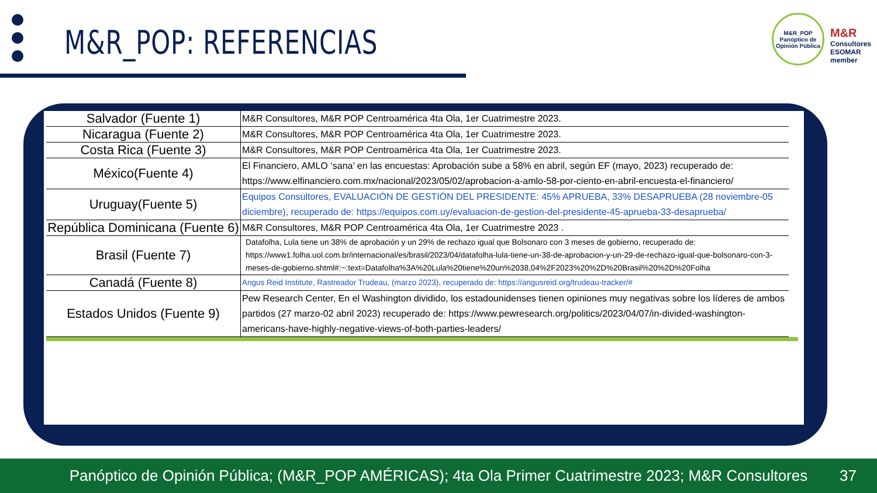M&R_POP: REFERENCIAS
M&R_POP
Panóptico de
Opinión Pública
M&R
Consultores
ESOMAR member
| Salvador (Fuente 1) | M&R Consultores, M&R POP Centroamérica 4ta Ola, 1er Cuatrimestre 2023. |
| Nicaragua (Fuente 2) | M&R Consultores, M&R POP Centroamérica 4ta Ola, 1er Cuatrimestre 2023. |
| Costa Rica (Fuente 3) | M&R Consultores, M&R POP Centroamérica 4ta Ola, 1er Cuatrimestre 2023. |
| México(Fuente 4) | El Financiero, AMLO ‘sana’ en las encuestas: Aprobación sube a 58% en abril, según EF (mayo, 2023) recuperado de: https://www.elfinanciero.com.mx/nacional/2023/05/02/aprobacion-a-amlo-58-por-ciento-en-abril-encuesta-el-financiero/ |
| Uruguay(Fuente 5) | Equipos Consultores, EVALUACIÓN DE GESTIÓN DEL PRESIDENTE: 45% APRUEBA, 33% DESAPRUEBA (28 noviembre-05 diciembre), recuperado de: https://equipos.com.uy/evaluacion-de-gestion-del-presidente-45-aprueba-33-desaprueba/ |
| República Dominicana (Fuente 6) | M&R Consultores, M&R POP Centroamérica 4ta Ola, 1er Cuatrimestre 2023 . |
| Brasil (Fuente 7) | Datafolha, Lula tiene un 38% de aprobación y un 29% de rechazo igual que Bolsonaro con 3 meses de gobierno, recuperado de: https://www1.folha.uol.com.br/internacional/es/brasil/2023/04/datafolha-lula-tiene-un-38-de-aprobacion-y-un-29-de-rechazo-igual-que-bolsonaro-con-3-meses-de-gobierno.shtml#:~:text=Datafolha%3A%20Lula%20tiene%20un%2038,04%2F2023%20%2D%20Brasil%20%2D%20Folha |
| Canadá (Fuente 8) | Angus Reid Institute, Rastreador Trudeau, (marzo 2023), recuperado de: https://angusreid.org/trudeau-tracker/# |
| Estados Unidos (Fuente 9) | Pew Research Center, En el Washington dividido, los estadounidenses tienen opiniones muy negativas sobre los líderes de ambos partidos (27 marzo-02 abril 2023) recuperado de: https://www.pewresearch.org/politics/2023/04/07/in-divided-washington-americans-have-highly-negative-views-of-both-parties-leaders/ |
Panóptico de Opinión Pública; (M&R_POP AMÉRICAS); 4ta Ola Primer Cuatrimestre 2023; M&R Consultores 37